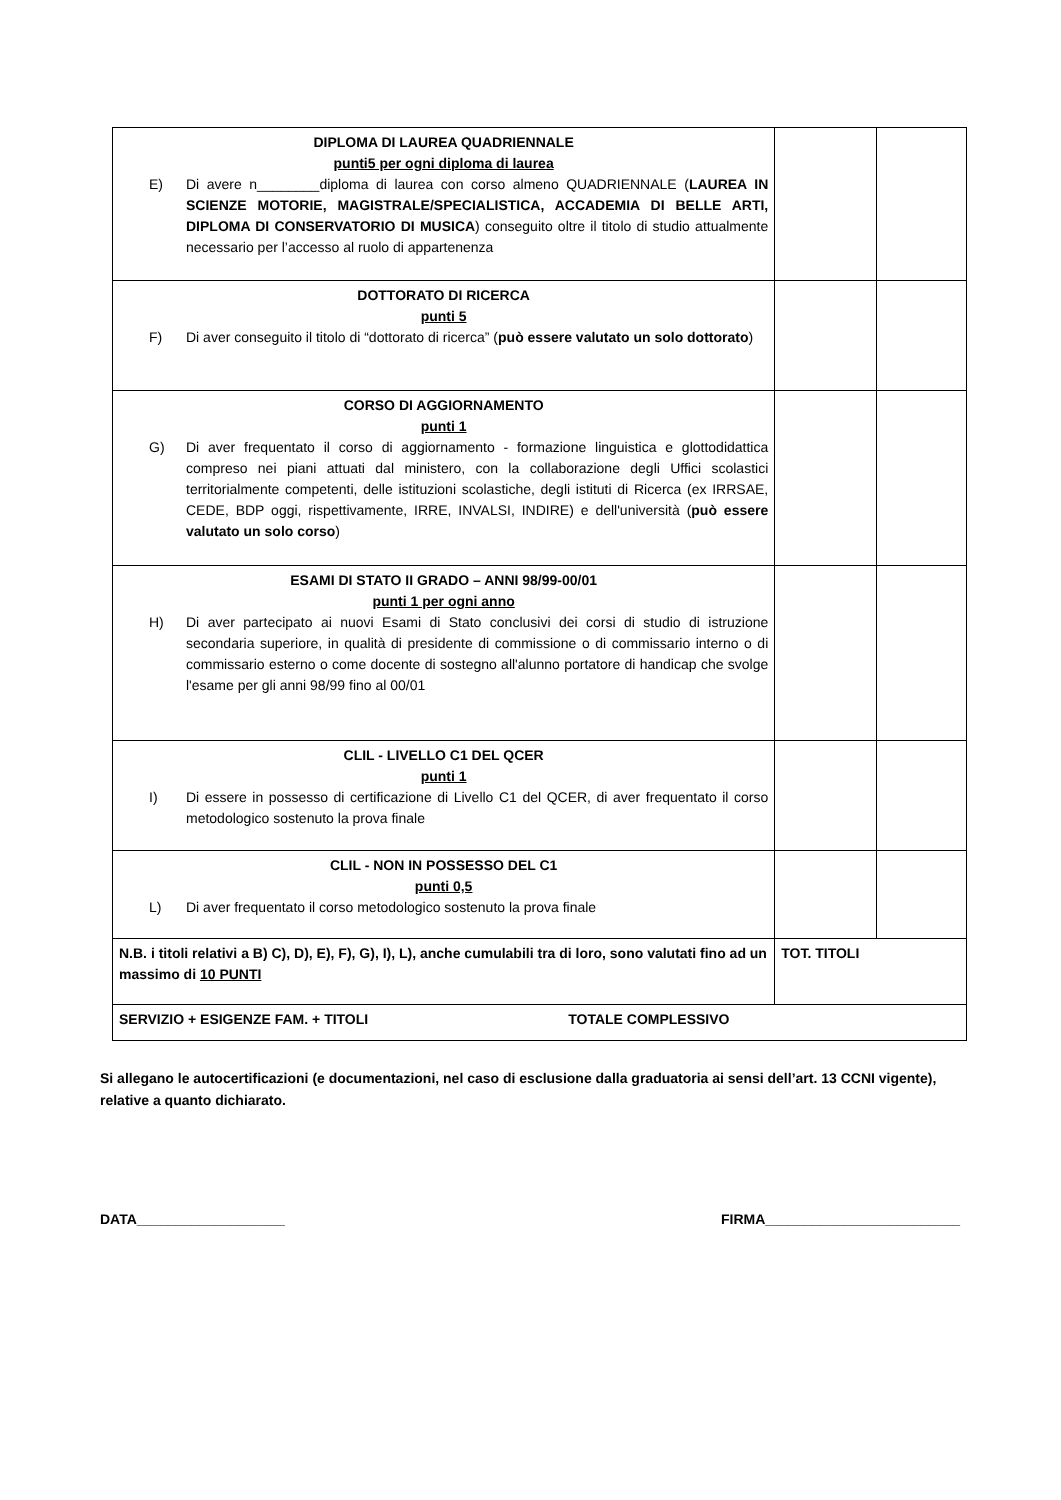| DIPLOMA DI LAUREA QUADRIENNALE punti5 per ogni diploma di laurea E) Di avere n________diploma di laurea con corso almeno QUADRIENNALE ( LAUREA IN SCIENZE MOTORIE, MAGISTRALE/SPECIALISTICA, ACCADEMIA DI BELLE ARTI, DIPLOMA DI CONSERVATORIO DI MUSICA ) conseguito oltre il titolo di studio attualmente necessario per l’accesso al ruolo di appartenenza | | |
| DOTTORATO DI RICERCA punti 5 F) Di aver conseguito il titolo di “dottorato di ricerca” ( può essere valutato un solo dottorato ) | | |
| CORSO DI AGGIORNAMENTO punti 1 G) Di aver frequentato il corso di aggiornamento - formazione linguistica e glottodidattica compreso nei piani attuati dal ministero, con la collaborazione degli Uffici scolastici territorialmente competenti, delle istituzioni scolastiche, degli istituti di Ricerca (ex IRRSAE, CEDE, BDP oggi, rispettivamente, IRRE, INVALSI, INDIRE) e dell'università ( può essere valutato un solo corso ) | | |
| ESAMI DI STATO II GRADO – ANNI 98/99-00/01 punti 1 per ogni anno H) Di aver partecipato ai nuovi Esami di Stato conclusivi dei corsi di studio di istruzione secondaria superiore, in qualità di presidente di commissione o di commissario interno o di commissario esterno o come docente di sostegno all'alunno portatore di handicap che svolge l'esame per gli anni 98/99 fino al 00/01 | | |
| CLIL - LIVELLO C1 DEL QCER punti 1 I) Di essere in possesso di certificazione di Livello C1 del QCER, di aver frequentato il corso metodologico sostenuto la prova finale | | |
| CLIL - NON IN POSSESSO DEL C1 punti 0,5 L) Di aver frequentato il corso metodologico sostenuto la prova finale | | |
| N.B. i titoli relativi a B) C), D), E), F), G), I), L), anche cumulabili tra di loro, sono valutati fino ad un massimo di 10 PUNTI | TOT. TITOLI | |
| SERVIZIO + ESIGENZE FAM. + TITOLI TOTALE COMPLESSIVO | | |
Si allegano le autocertificazioni (e documentazioni, nel caso di esclusione dalla graduatoria ai sensi dell’art. 13 CCNI vigente), relative a quanto dichiarato.
DATA___________________ FIRMA_________________________